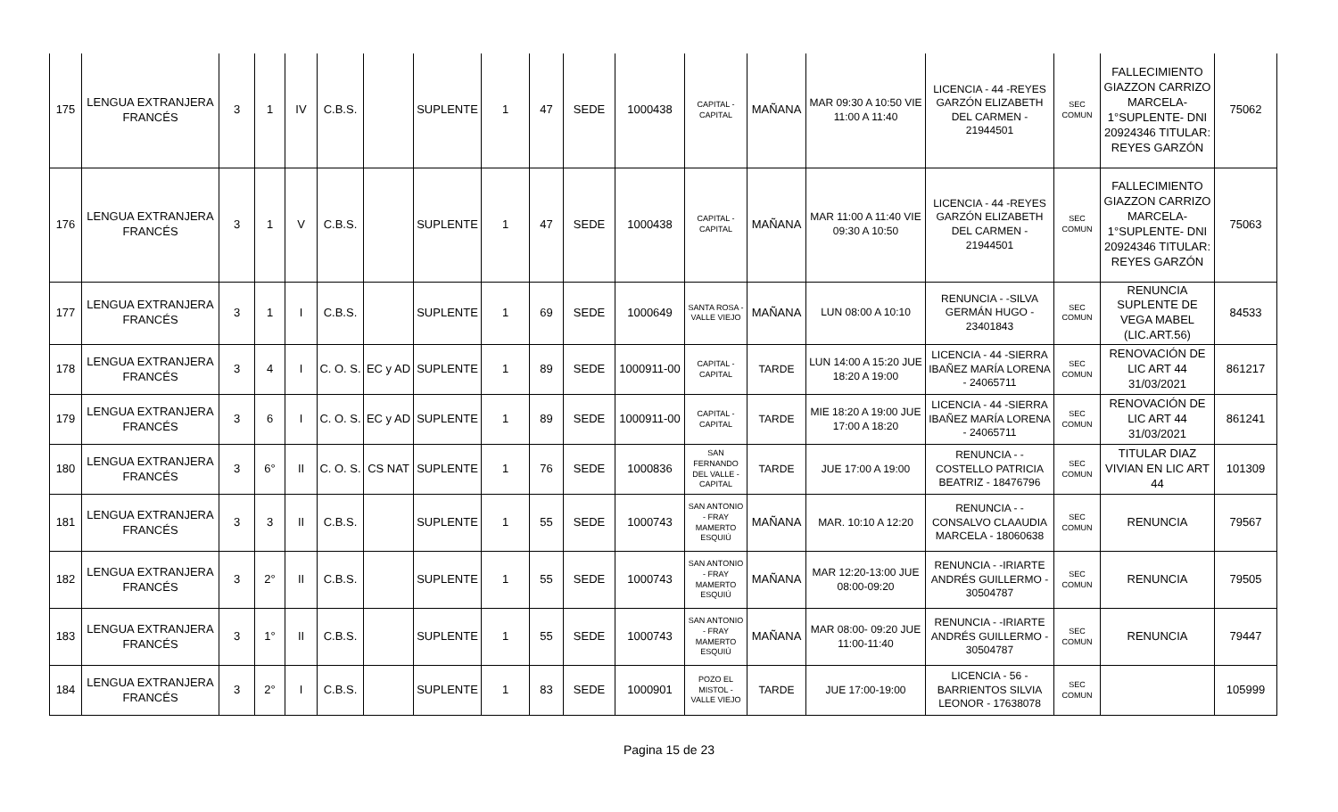| 175 | LENGUA EXTRANJERA FRANCÉS | 3 | 1 | IV | C.B.S. | | SUPLENTE | 1 | 47 | SEDE | 1000438 | CAPITAL - CAPITAL | MAÑANA | MAR 09:30 A 10:50 VIE 11:00 A 11:40 | LICENCIA - 44 -REYES GARZÓN ELIZABETH DEL CARMEN - 21944501 | SEC COMUN | FALLECIMIENTO GIAZZON CARRIZO MARCELA- 1°SUPLENTE- DNI 20924346 TITULAR: REYES GARZÓN | 75062 |
| 176 | LENGUA EXTRANJERA FRANCÉS | 3 | 1 | V | C.B.S. | | SUPLENTE | 1 | 47 | SEDE | 1000438 | CAPITAL - CAPITAL | MAÑANA | MAR 11:00 A 11:40 VIE 09:30 A 10:50 | LICENCIA - 44 -REYES GARZÓN ELIZABETH DEL CARMEN - 21944501 | SEC COMUN | FALLECIMIENTO GIAZZON CARRIZO MARCELA- 1°SUPLENTE- DNI 20924346 TITULAR: REYES GARZÓN | 75063 |
| 177 | LENGUA EXTRANJERA FRANCÉS | 3 | 1 | I | C.B.S. | | SUPLENTE | 1 | 69 | SEDE | 1000649 | SANTA ROSA - VALLE VIEJO | MAÑANA | LUN 08:00 A 10:10 | RENUNCIA - -SILVA GERMÁN HUGO - 23401843 | SEC COMUN | RENUNCIA SUPLENTE DE VEGA MABEL (LIC.ART.56) | 84533 |
| 178 | LENGUA EXTRANJERA FRANCÉS | 3 | 4 | I | C. O. S. | EC y AD | SUPLENTE | 1 | 89 | SEDE | 1000911-00 | CAPITAL - CAPITAL | TARDE | LUN 14:00 A 15:20 JUE 18:20 A 19:00 | LICENCIA - 44 -SIERRA IBAÑEZ MARÍA LORENA - 24065711 | SEC COMUN | RENOVACIÓN DE LIC ART 44 31/03/2021 | 861217 |
| 179 | LENGUA EXTRANJERA FRANCÉS | 3 | 6 | I | C. O. S. | EC y AD | SUPLENTE | 1 | 89 | SEDE | 1000911-00 | CAPITAL - CAPITAL | TARDE | MIE 18:20 A 19:00 JUE 17:00 A 18:20 | LICENCIA - 44 -SIERRA IBAÑEZ MARÍA LORENA - 24065711 | SEC COMUN | RENOVACIÓN DE LIC ART 44 31/03/2021 | 861241 |
| 180 | LENGUA EXTRANJERA FRANCÉS | 3 | 6° | II | C. O. S. | CS NAT | SUPLENTE | 1 | 76 | SEDE | 1000836 | SAN FERNANDO DEL VALLE - CAPITAL | TARDE | JUE 17:00 A 19:00 | RENUNCIA - -COSTELLO PATRICIA BEATRIZ - 18476796 | SEC COMUN | TITULAR DIAZ VIVIAN EN LIC ART 44 | 101309 |
| 181 | LENGUA EXTRANJERA FRANCÉS | 3 | 3 | II | C.B.S. | | SUPLENTE | 1 | 55 | SEDE | 1000743 | SAN ANTONIO - FRAY MAMERTO ESQUIÚ | MAÑANA | MAR. 10:10 A 12:20 | RENUNCIA - -CONSALVO CLAAUDIA MARCELA - 18060638 | SEC COMUN | RENUNCIA | 79567 |
| 182 | LENGUA EXTRANJERA FRANCÉS | 3 | 2° | II | C.B.S. | | SUPLENTE | 1 | 55 | SEDE | 1000743 | SAN ANTONIO - FRAY MAMERTO ESQUIÚ | MAÑANA | MAR 12:20-13:00 JUE 08:00-09:20 | RENUNCIA - -IRIARTE ANDRÉS GUILLERMO - 30504787 | SEC COMUN | RENUNCIA | 79505 |
| 183 | LENGUA EXTRANJERA FRANCÉS | 3 | 1° | II | C.B.S. | | SUPLENTE | 1 | 55 | SEDE | 1000743 | SAN ANTONIO - FRAY MAMERTO ESQUIÚ | MAÑANA | MAR 08:00- 09:20 JUE 11:00-11:40 | RENUNCIA - -IRIARTE ANDRÉS GUILLERMO - 30504787 | SEC COMUN | RENUNCIA | 79447 |
| 184 | LENGUA EXTRANJERA FRANCÉS | 3 | 2° | I | C.B.S. | | SUPLENTE | 1 | 83 | SEDE | 1000901 | POZO EL MISTOL - VALLE VIEJO | TARDE | JUE 17:00-19:00 | LICENCIA - 56 - BARRIENTOS SILVIA LEONOR - 17638078 | SEC COMUN | | 105999 |
Pagina 15 de 23